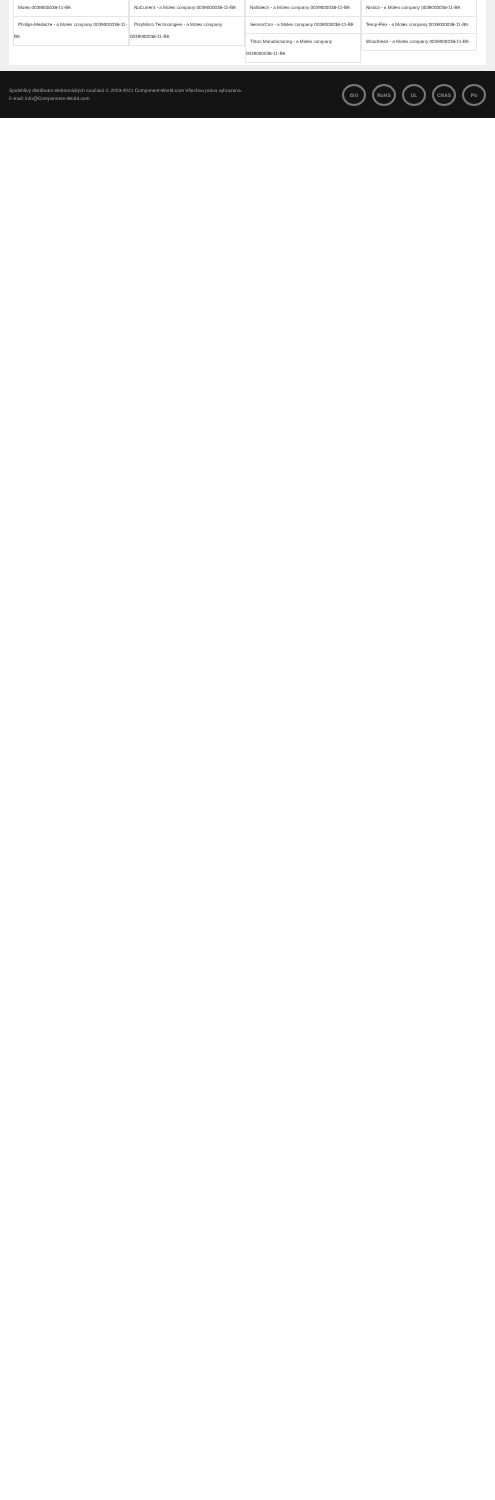Molex 0039000038-11-B9.
Phillips-Medisize - a Molex company 0039000038-11-B9.
NuCurrent - a Molex company 0039000038-11-B9.
PolyMicro Technologies - a Molex company 0039000038-11-B9.
Nallatech - a Molex company 0039000038-11-B9.
SensorCon - a Molex company 0039000038-11-B9.
Triton Manufacturing - a Molex company 0039000038-11-B9.
Nistica - a Molex company 0039000038-11-B9.
Temp-Flex - a Molex company 0039000038-11-B9.
Woodhead - a Molex company 0039000038-11-B9.
Spolehlivý distributor elektronických součástí © 2003-2021 Component-World.com Všechna práva vyhrazena.
E-mail: info@Components-World.com
ISO RoHS UL CNAS Pb